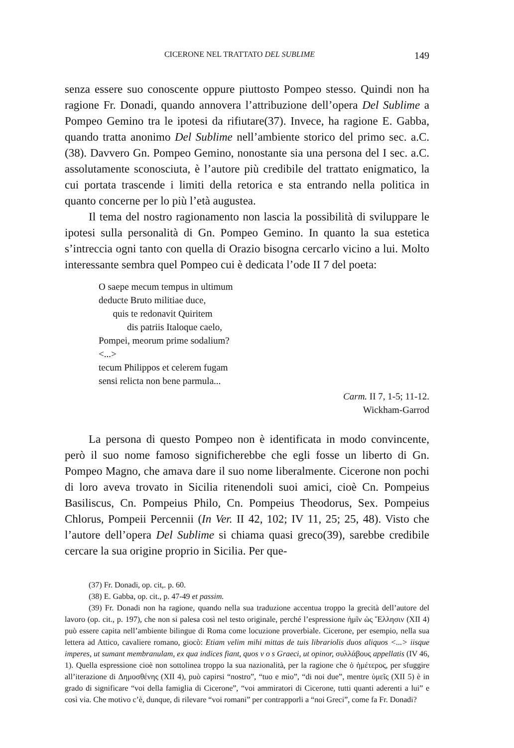CICERONE NEL TRATTATO DEL SUBLIME 149
senza essere suo conoscente oppure piuttosto Pompeo stesso. Quindi non ha ragione Fr. Donadi, quando annovera l’attribuzione dell’opera Del Sublime a Pompeo Gemino tra le ipotesi da rifiutare(37). Invece, ha ragione E. Gabba, quando tratta anonimo Del Sublime nell’ambiente storico del primo sec. a.C. (38). Davvero Gn. Pompeo Gemino, nonostante sia una persona del I sec. a.C. assolutamente sconosciuta, è l’autore più credibile del trattato enigmatico, la cui portata trascende i limiti della retorica e sta entrando nella politica in quanto concerne per lo più l’età augustea.
Il tema del nostro ragionamento non lascia la possibilità di sviluppare le ipotesi sulla personalità di Gn. Pompeo Gemino. In quanto la sua estetica s’intreccia ogni tanto con quella di Orazio bisogna cercarlo vicino a lui. Molto interessante sembra quel Pompeo cui è dedicata l’ode II 7 del poeta:
O saepe mecum tempus in ultimum
deducte Bruto militiae duce,
quis te redonavit Quiritem
dis patriis Italoque caelo,
Pompei, meorum prime sodalium?
<...>
tecum Philippos et celerem fugam
sensi relicta non bene parmula...
Carm. II 7, 1-5; 11-12.
Wickham-Garrod
La persona di questo Pompeo non è identificata in modo convincente, però il suo nome famoso significherebbe che egli fosse un liberto di Gn. Pompeo Magno, che amava dare il suo nome liberalmente. Cicerone non pochi di loro aveva trovato in Sicilia ritenendoli suoi amici, cioè Cn. Pompeius Basiliscus, Cn. Pompeius Philo, Cn. Pompeius Theodorus, Sex. Pompeius Chlorus, Pompeii Percennii (In Ver. II 42, 102; IV 11, 25; 25, 48). Visto che l’autore dell’opera Del Sublime si chiama quasi greco(39), sarebbe credibile cercare la sua origine proprio in Sicilia. Per que-
(37) Fr. Donadi, op. cit,. p. 60.
(38) E. Gabba, op. cit., p. 47-49 et passim.
(39) Fr. Donadi non ha ragione, quando nella sua traduzione accentua troppo la grecità dell’autore del lavoro (op. cit., p. 197), che non si palesa così nel testo originale, perché l’espressione ἡμῖν ὡς Ἕλλησιν (XII 4) può essere capita nell’ambiente bilingue di Roma come locuzione proverbiale. Cicerone, per esempio, nella sua lettera ad Attico, cavaliere romano, giocò: Etiam velim mihi mittas de tuis librariolis duos aliquos <...> iisque imperes, ut sumant membranulam, ex qua indices fiant, quos v o s Graeci, ut opinor, συλλάβους appellatis (IV 46, 1). Quella espressione cioè non sottolinea troppo la sua nazionalità, per la ragione che ὁ ἡμέτερος, per sfuggire all’iterazione di Δημοσθένης (XII 4), può capirsi “nostro”, “tuo e mio”, “di noi due”, mentre ὑμεῖς (XII 5) è in grado di significare “voi della famiglia di Cicerone”, “voi ammiratori di Cicerone, tutti quanti aderenti a lui” e così via. Che motivo c’è, dunque, di rilevare “voi romani” per contrapporli a “noi Greci”, come fa Fr. Donadi?